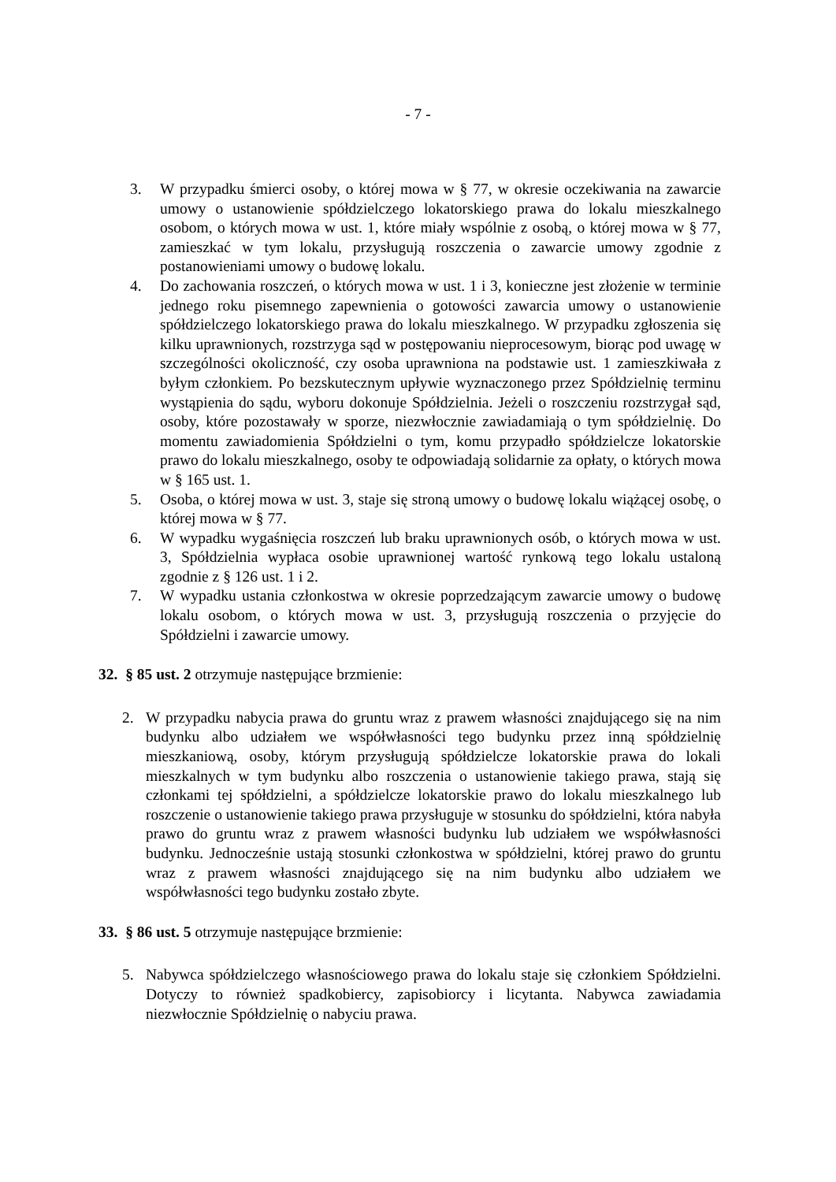- 7 -
3. W przypadku śmierci osoby, o której mowa w § 77, w okresie oczekiwania na zawarcie umowy o ustanowienie spółdzielczego lokatorskiego prawa do lokalu mieszkalnego osobom, o których mowa w ust. 1, które miały wspólnie z osobą, o której mowa w § 77, zamieszkać w tym lokalu, przysługują roszczenia o zawarcie umowy zgodnie z postanowieniami umowy o budowę lokalu.
4. Do zachowania roszczeń, o których mowa w ust. 1 i 3, konieczne jest złożenie w terminie jednego roku pisemnego zapewnienia o gotowości zawarcia umowy o ustanowienie spółdzielczego lokatorskiego prawa do lokalu mieszkalnego. W przypadku zgłoszenia się kilku uprawnionych, rozstrzyga sąd w postępowaniu nieprocesowym, biorąc pod uwagę w szczególności okoliczność, czy osoba uprawniona na podstawie ust. 1 zamieszkiwała z byłym członkiem. Po bezskutecznym upływie wyznaczonego przez Spółdzielnię terminu wystąpienia do sądu, wyboru dokonuje Spółdzielnia. Jeżeli o roszczeniu rozstrzygał sąd, osoby, które pozostawały w sporze, niezwłocznie zawiadamiają o tym spółdzielnię. Do momentu zawiadomienia Spółdzielni o tym, komu przypadło spółdzielcze lokatorskie prawo do lokalu mieszkalnego, osoby te odpowiadają solidarnie za opłaty, o których mowa w § 165 ust. 1.
5. Osoba, o której mowa w ust. 3, staje się stroną umowy o budowę lokalu wiążącej osobę, o której mowa w § 77.
6. W wypadku wygaśnięcia roszczeń lub braku uprawnionych osób, o których mowa w ust. 3, Spółdzielnia wypłaca osobie uprawnionej wartość rynkową tego lokalu ustaloną zgodnie z § 126 ust. 1 i 2.
7. W wypadku ustania członkostwa w okresie poprzedzającym zawarcie umowy o budowę lokalu osobom, o których mowa w ust. 3, przysługują roszczenia o przyjęcie do Spółdzielni i zawarcie umowy.
32. § 85 ust. 2 otrzymuje następujące brzmienie:
2. W przypadku nabycia prawa do gruntu wraz z prawem własności znajdującego się na nim budynku albo udziałem we współwłasności tego budynku przez inną spółdzielnię mieszkaniową, osoby, którym przysługują spółdzielcze lokatorskie prawa do lokali mieszkalnych w tym budynku albo roszczenia o ustanowienie takiego prawa, stają się członkami tej spółdzielni, a spółdzielcze lokatorskie prawo do lokalu mieszkalnego lub roszczenie o ustanowienie takiego prawa przysługuje w stosunku do spółdzielni, która nabyła prawo do gruntu wraz z prawem własności budynku lub udziałem we współwłasności budynku. Jednocześnie ustają stosunki członkostwa w spółdzielni, której prawo do gruntu wraz z prawem własności znajdującego się na nim budynku albo udziałem we współwłasności tego budynku zostało zbyte.
33. § 86 ust. 5 otrzymuje następujące brzmienie:
5. Nabywca spółdzielczego własnościowego prawa do lokalu staje się członkiem Spółdzielni. Dotyczy to również spadkobiercy, zapisobiorcy i licytanta. Nabywca zawiadamia niezwłocznie Spółdzielnię o nabyciu prawa.